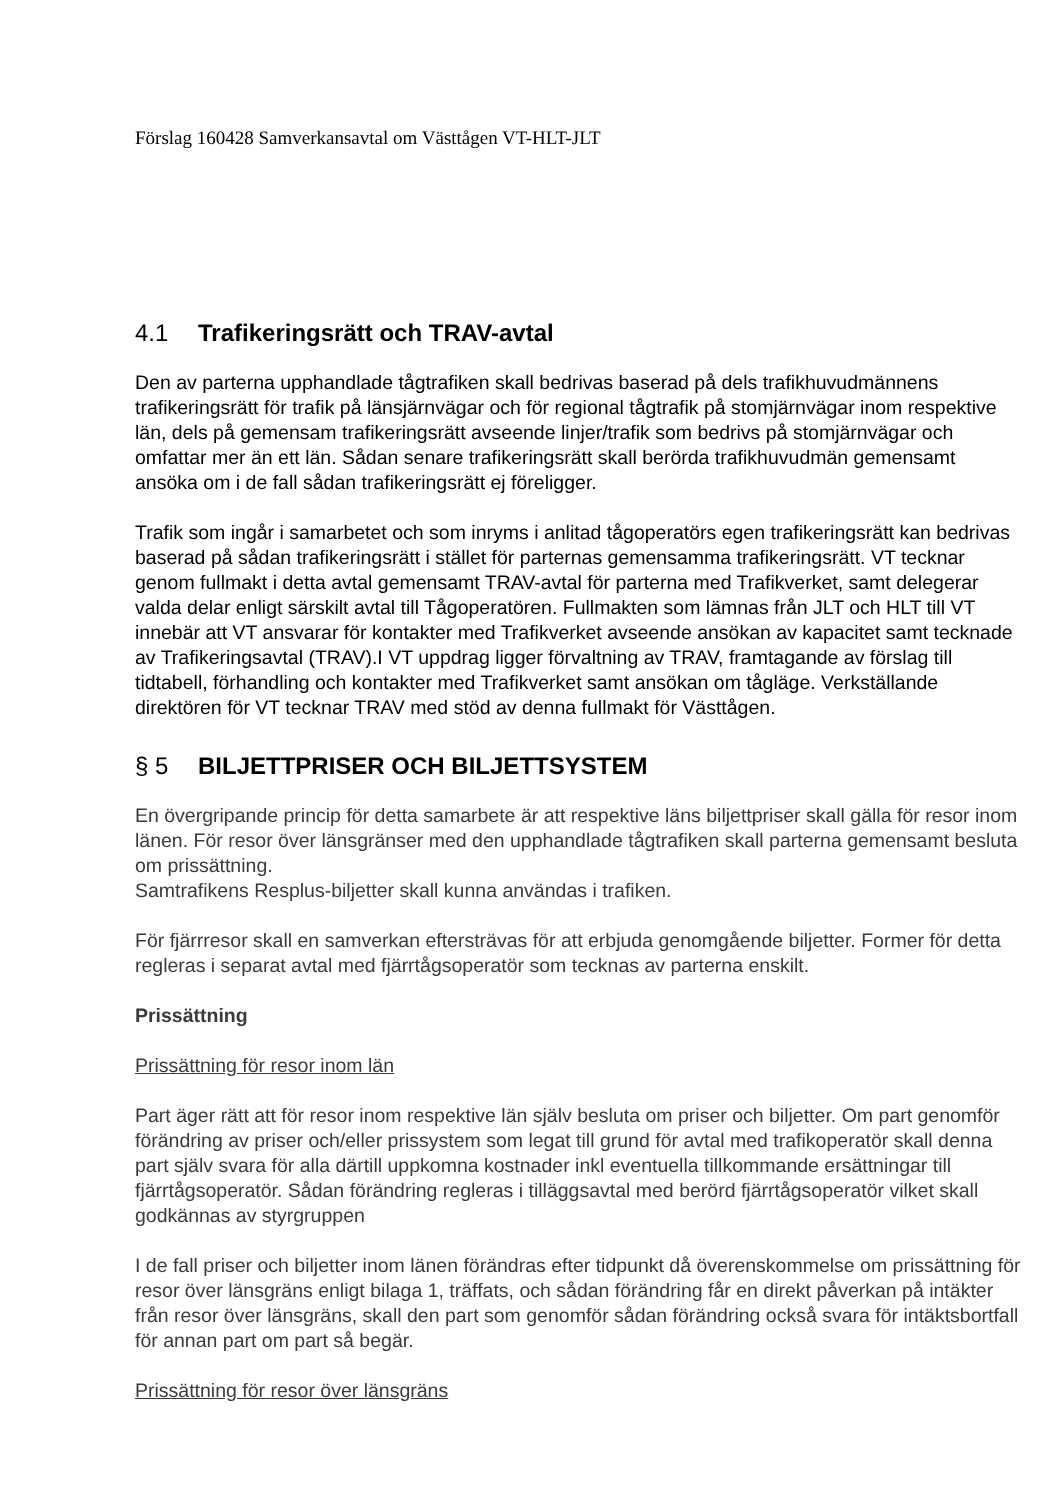Förslag 160428 Samverkansavtal om Västtågen VT-HLT-JLT
4.1 Trafikeringsrätt och TRAV-avtal
Den av parterna upphandlade tågtrafiken skall bedrivas baserad på dels trafikhuvudmännens trafikeringsrätt för trafik på länsjärnvägar och för regional tågtrafik på stomjärnvägar inom respektive län, dels på gemensam trafikeringsrätt avseende linjer/trafik som bedrivs på stomjärnvägar och omfattar mer än ett län. Sådan senare trafikeringsrätt skall berörda trafikhuvudmän gemensamt ansöka om i de fall sådan trafikeringsrätt ej föreligger.
Trafik som ingår i samarbetet och som inryms i anlitad tågoperatörs egen trafikeringsrätt kan bedrivas baserad på sådan trafikeringsrätt i stället för parternas gemensamma trafikeringsrätt. VT tecknar genom fullmakt i detta avtal gemensamt TRAV-avtal för parterna med Trafikverket, samt delegerar valda delar enligt särskilt avtal till Tågoperatören. Fullmakten som lämnas från JLT och HLT till VT innebär att VT ansvarar för kontakter med Trafikverket avseende ansökan av kapacitet samt tecknade av Trafikeringsavtal (TRAV).I VT uppdrag ligger förvaltning av TRAV, framtagande av förslag till tidtabell, förhandling och kontakter med Trafikverket samt ansökan om tågläge. Verkställande direktören för VT tecknar TRAV med stöd av denna fullmakt för Västtågen.
§ 5 BILJETTPRISER OCH BILJETTSYSTEM
En övergripande princip för detta samarbete är att respektive läns biljettpriser skall gälla för resor inom länen. För resor över länsgränser med den upphandlade tågtrafiken skall parterna gemensamt besluta om prissättning.
Samtrafikens Resplus-biljetter skall kunna användas i trafiken.
För fjärrresor skall en samverkan eftersträvas för att erbjuda genomgående biljetter. Former för detta regleras i separat avtal med fjärrtågsoperatör som tecknas av parterna enskilt.
Prissättning
Prissättning för resor inom län
Part äger rätt att för resor inom respektive län själv besluta om priser och biljetter. Om part genomför förändring av priser och/eller prissystem som legat till grund för avtal med trafikoperatör skall denna part själv svara för alla därtill uppkomna kostnader inkl eventuella tillkommande ersättningar till fjärrtågsoperatör. Sådan förändring regleras i tilläggsavtal med berörd fjärrtågsoperatör vilket skall godkännas av styrgruppen
I de fall priser och biljetter inom länen förändras efter tidpunkt då överenskommelse om prissättning för resor över länsgräns enligt bilaga 1, träffats, och sådan förändring får en direkt påverkan på intäkter från resor över länsgräns, skall den part som genomför sådan förändring också svara för intäktsbortfall för annan part om part så begär.
Prissättning för resor över länsgräns